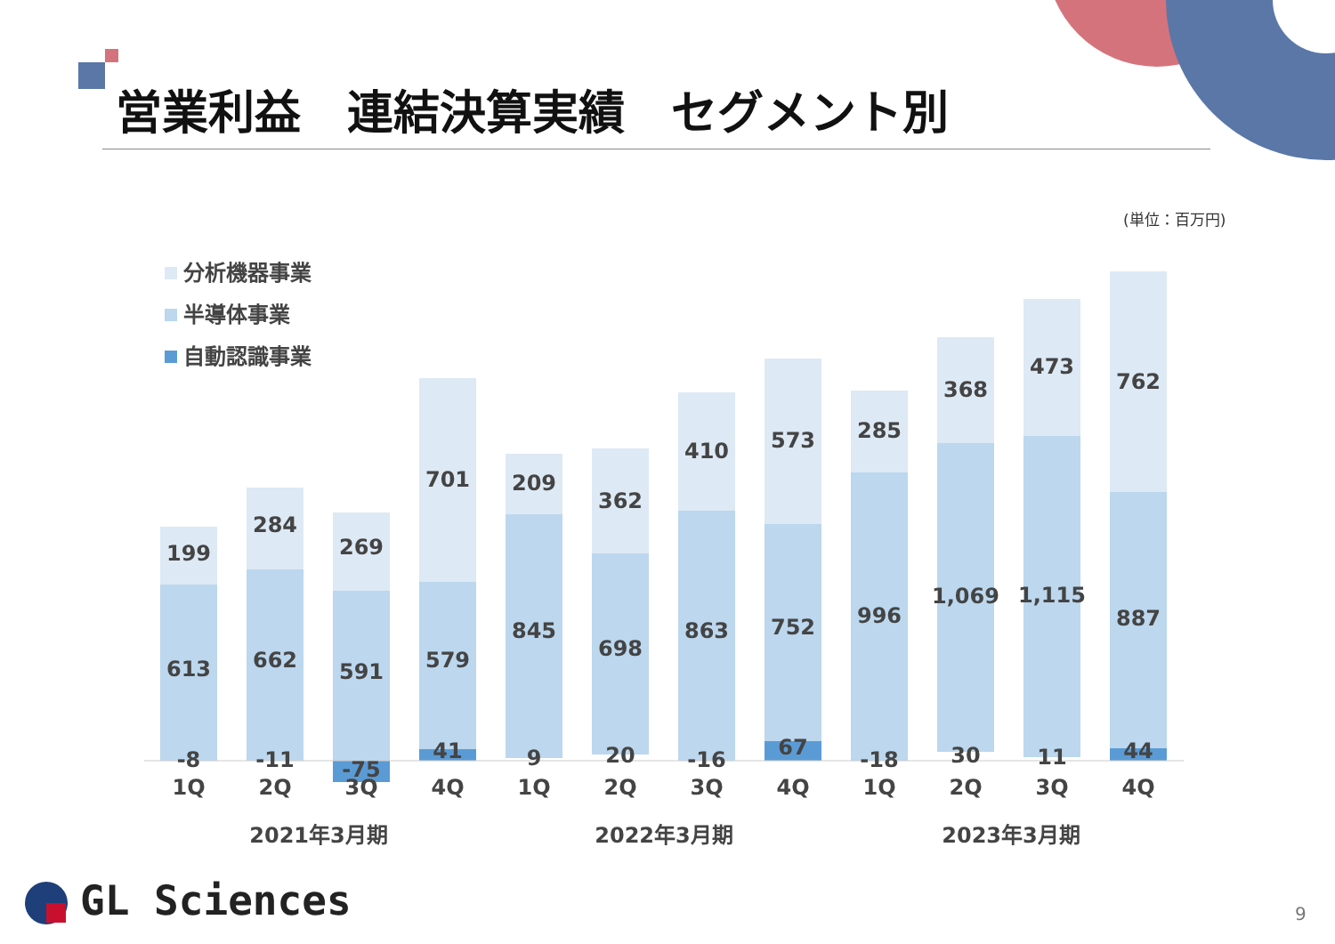199
613
-8
1Q
284
662
-11
2Q
269
591
-75
3Q
701
579
41
4Q
209
845
9
1Q
362
698
20
2Q
410
863
-16
3Q
573
752
67
4Q
285
996
-18
1Q
368
1,069
30
2Q
473
1,115
11
3Q
762
887
44
4Q
2021年3月期
2022年3月期
2023年3月期
分析機器事業
半導体事業
自動認識事業
営業利益　連結決算実績　セグメント別
(単位：百万円)
GL Sciences 9